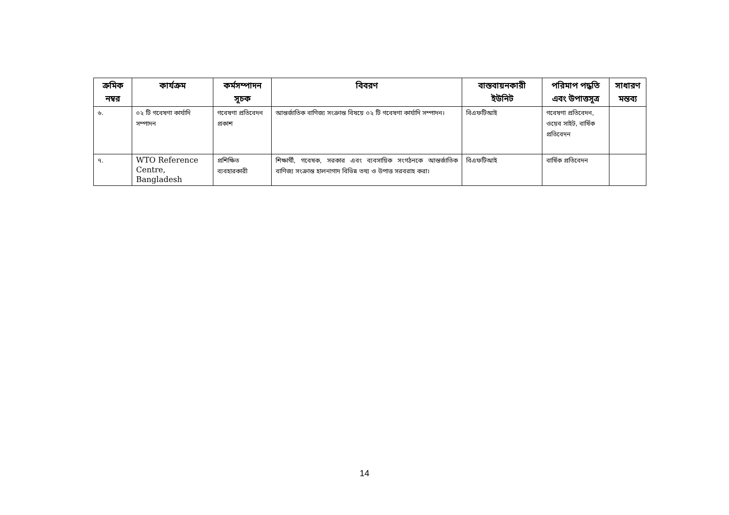| ক্রমিক নম্বর | কার্যক্রম | কর্মসম্পাদন সূচক | বিবরণ | বাস্তবায়নকারী ইউনিট | পরিমাপ পদ্ধতি এবং উপাত্তসূত্র | সাধারণ মন্তব্য |
| --- | --- | --- | --- | --- | --- | --- |
| ৬. | ০২ টি গবেষণা কার্যাদি সম্পাদন | গবেষণা প্রতিবেদন প্রকাশ | আন্তর্জাতিক বাণিজ্য সংক্রান্ত বিষয়ে ০২ টি গবেষণা কার্যাদি সম্পাদন। | বিএফটিআই | গবেষণা প্রতিবেদন, ওয়েব সাইট, বার্ষিক প্রতিবেদন | |
| ৭. | WTO Reference Centre, Bangladesh | প্রশিক্ষিত ব্যবহারকারী | শিক্ষার্থী, গবেষক, সরকার এবং ব্যবসায়িক সংগঠনকে আন্তর্জাতিক বাণিজ্য সংক্রান্ত হালনাগাদ বিভিন্ন তথ্য ও উপাত্ত সরবরাহ করা। | বিএফটিআই | বার্ষিক প্রতিবেদন | |
14